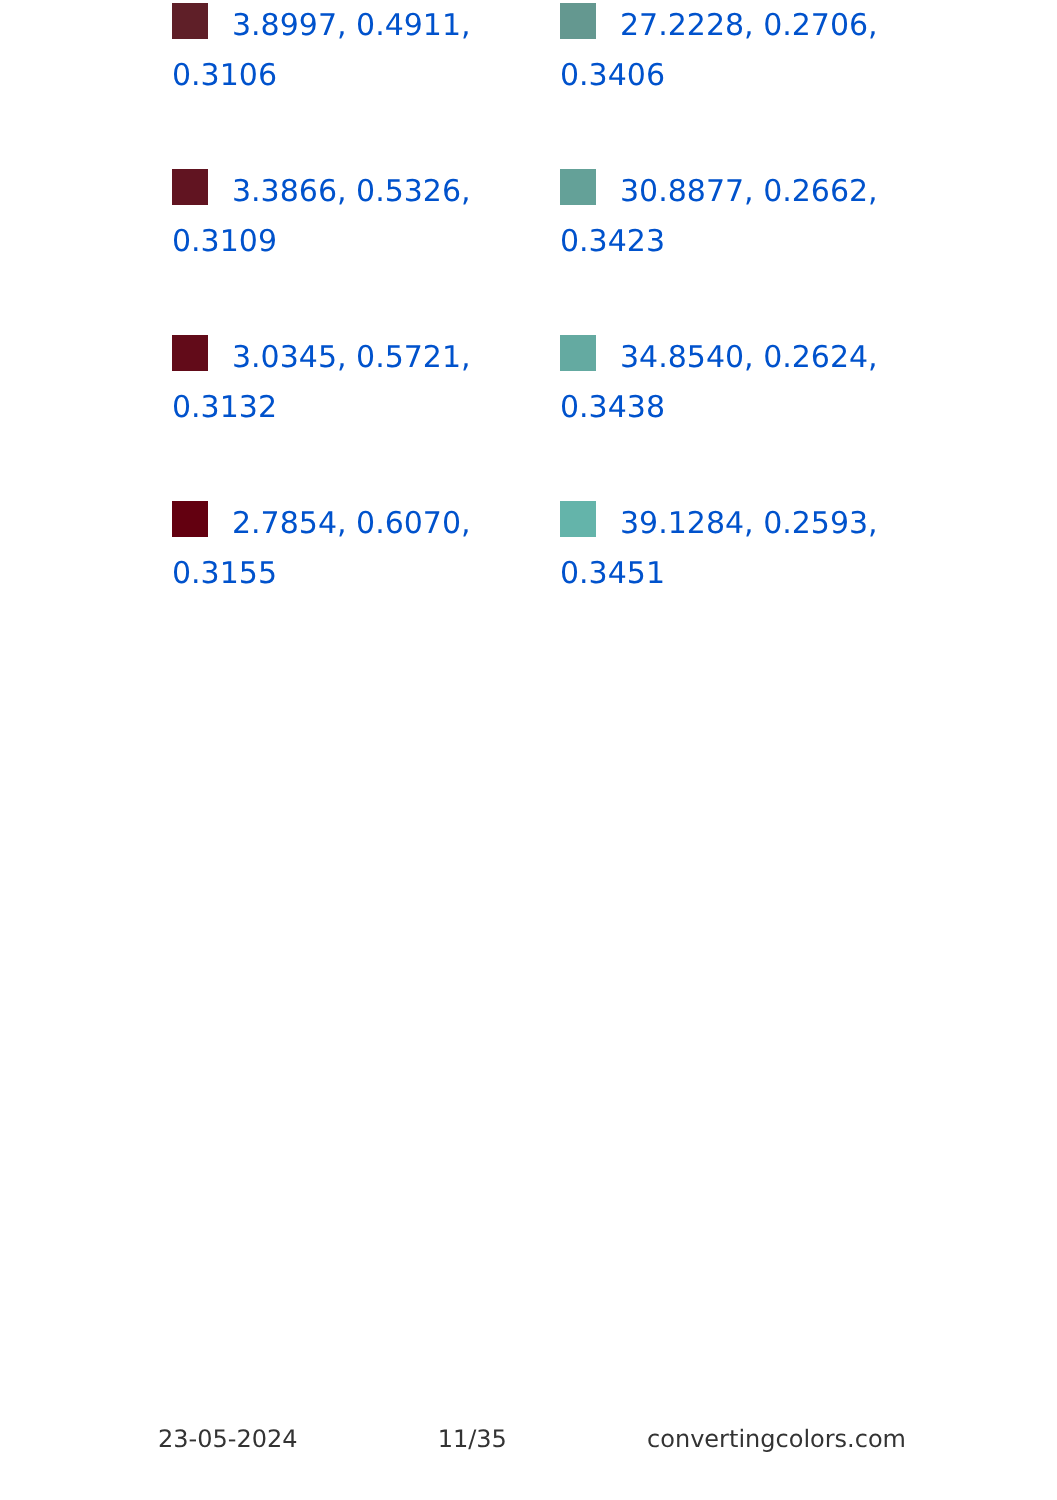3.8997, 0.4911, 0.3106
27.2228, 0.2706, 0.3406
3.3866, 0.5326, 0.3109
30.8877, 0.2662, 0.3423
3.0345, 0.5721, 0.3132
34.8540, 0.2624, 0.3438
2.7854, 0.6070, 0.3155
39.1284, 0.2593, 0.3451
23-05-2024 11/35 convertingcolors.com